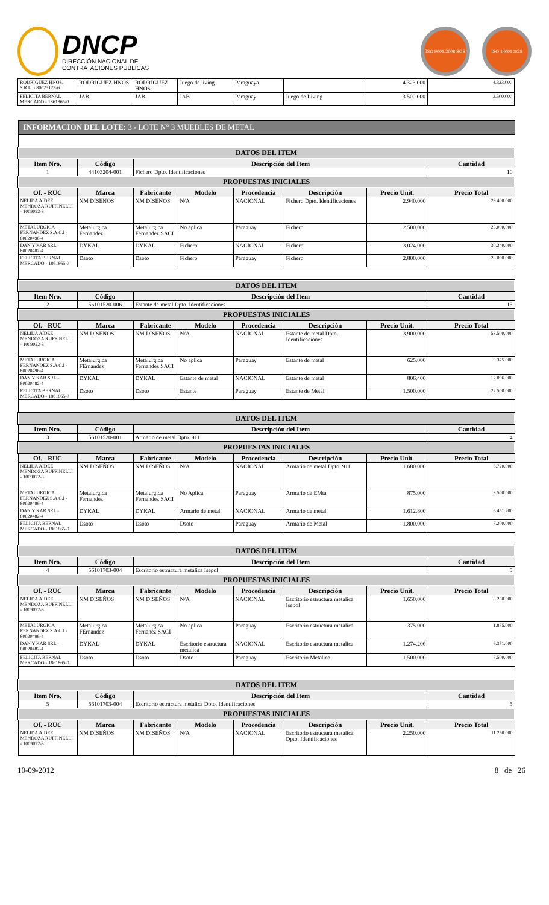DNCP
DIRECCIÓN NACIONAL DE
CONTRATACIONES PÚBLICAS
ISO 9001:2008 SGS
ISO 14001 SGS
| RODRIGUEZ HNOS. S.R.L. - 80023123-6 | RODRIGUEZ HNOS. | RODRIGUEZ HNOS. | Juego de living | Paraguaya | | 4.323.000 | 4.323.000 |
| FELICITA BERNAL MERCADO - 1861865-0 | JAB | JAB | JAB | Paraguay | Juego de Living | 3.500.000 | 3.500.000 |
| INFORMACION DEL LOTE: 3 - LOTE N° 3 MUEBLES DE METAL | | | | | | | |
| DATOS DEL ITEM | | | | | | | |
| Item Nro. | Código | Descripción del Item | | | | | Cantidad |
| 1 | 44103204-001 | Fichero Dpto. Identificaciones | | | | | 10 |
| PROPUESTAS INICIALES | | | | | | | |
| Of. - RUC | Marca | Fabricante | Modelo | Procedencia | Descripción | Precio Unit. | Precio Total |
| NELIDA AIDEE MENDOZA RUFFINELLI - 1009022-3 | NM DISEÑOS | NM DISEÑOS | N/A | NACIONAL | Fichero Dpto. Identificaciones | 2.940.000 | 29.400.000 |
| METALURGICA FERNANDEZ S.A.C.I - 80020496-4 | Metalurgica Fernandez | Metalurgica Fernandez SACI | No aplica | Paraguay | Fichero | 2.500.000 | 25.000.000 |
| DAN Y KAR SRL - 80020482-4 | DYKAL | DYKAL | Fichero | NACIONAL | Fichero | 3.024.000 | 30.240.000 |
| FELICITA BERNAL MERCADO - 1861865-0 | Dsoto | Dsoto | Fichero | Paraguay | Fichero | 2.800.000 | 28.000.000 |
| DATOS DEL ITEM | | | | | | | |
| Item Nro. | Código | Descripción del Item | | | | | Cantidad |
| 2 | 56101520-006 | Estante de metal Dpto. Identificaciones | | | | | 15 |
| PROPUESTAS INICIALES | | | | | | | |
| Of. - RUC | Marca | Fabricante | Modelo | Procedencia | Descripción | Precio Unit. | Precio Total |
| NELIDA AIDEE MENDOZA RUFFINELLI - 1009022-3 | NM DISEÑOS | NM DISEÑOS | N/A | NACIONAL | Estante de metal Dpto. Identificaciones | 3.900.000 | 58.500.000 |
| METALURGICA FERNANDEZ S.A.C.I - 80020496-4 | Metalurgica FErnandez | Metalurgica Fernandez SACI | No aplica | Paraguay | Estante de metal | 625.000 | 9.375.000 |
| DAN Y KAR SRL - 80020482-4 | DYKAL | DYKAL | Estante de metal | NACIONAL | Estante de metal | 806.400 | 12.096.000 |
| FELICITA BERNAL MERCADO - 1861865-0 | Dsoto | Dsoto | Estante | Paraguay | Estante de Metal | 1.500.000 | 22.500.000 |
| DATOS DEL ITEM | | | | | | | |
| Item Nro. | Código | Descripción del Item | | | | | Cantidad |
| 3 | 56101520-001 | Armario de metal Dpto. 911 | | | | | 4 |
| PROPUESTAS INICIALES | | | | | | | |
| Of. - RUC | Marca | Fabricante | Modelo | Procedencia | Descripción | Precio Unit. | Precio Total |
| NELIDA AIDEE MENDOZA RUFFINELLI - 1009022-3 | NM DISEÑOS | NM DISEÑOS | N/A | NACIONAL | Armario de metal Dpto. 911 | 1.680.000 | 6.720.000 |
| METALURGICA FERNANDEZ S.A.C.I - 80020496-4 | Metalurgica Fernandez | Metalurgica Fernandez SACI | No Aplica | Paraguay | Armario de EMta | 875.000 | 3.500.000 |
| DAN Y KAR SRL - 80020482-4 | DYKAL | DYKAL | Armario de metal | NACIONAL | Armario de metal | 1.612.800 | 6.451.200 |
| FELICITA BERNAL MERCADO - 1861865-0 | Dsoto | Dsoto | Dsoto | Paraguay | Armario de Metal | 1.800.000 | 7.200.000 |
| DATOS DEL ITEM | | | | | | | |
| Item Nro. | Código | Descripción del Item | | | | | Cantidad |
| 4 | 56101703-004 | Escritorio estructura metalica Isepol | | | | | 5 |
| PROPUESTAS INICIALES | | | | | | | |
| Of. - RUC | Marca | Fabricante | Modelo | Procedencia | Descripción | Precio Unit. | Precio Total |
| NELIDA AIDEE MENDOZA RUFFINELLI - 1009022-3 | NM DISEÑOS | NM DISEÑOS | N/A | NACIONAL | Escritorio estructura metalica Isepol | 1.650.000 | 8.250.000 |
| METALURGICA FERNANDEZ S.A.C.I - 80020496-4 | Metalurgica FErnandez | Metalurgica Fernanez SACI | No aplica | Paraguay | Escritorio estructura metalica | 375.000 | 1.875.000 |
| DAN Y KAR SRL - 80020482-4 | DYKAL | DYKAL | Escritorio estructura metalica | NACIONAL | Escritorio estructura metalica | 1.274.200 | 6.371.000 |
| FELICITA BERNAL MERCADO - 1861865-0 | Dsoto | Dsoto | Dsoto | Paraguay | Escritorio Metalico | 1.500.000 | 7.500.000 |
| DATOS DEL ITEM | | | | | | | |
| Item Nro. | Código | Descripción del Item | | | | | Cantidad |
| 5 | 56101703-004 | Escritorio estructura metalica Dpto. Identificaciones | | | | | 5 |
| PROPUESTAS INICIALES | | | | | | | |
| Of. - RUC | Marca | Fabricante | Modelo | Procedencia | Descripción | Precio Unit. | Precio Total |
| NELIDA AIDEE MENDOZA RUFFINELLI - 1009022-3 | NM DISEÑOS | NM DISEÑOS | N/A | NACIONAL | Escritorio estructura metalica Dpto. Identificaciones | 2.250.000 | 11.250.000 |
10-09-2012 8 de 26